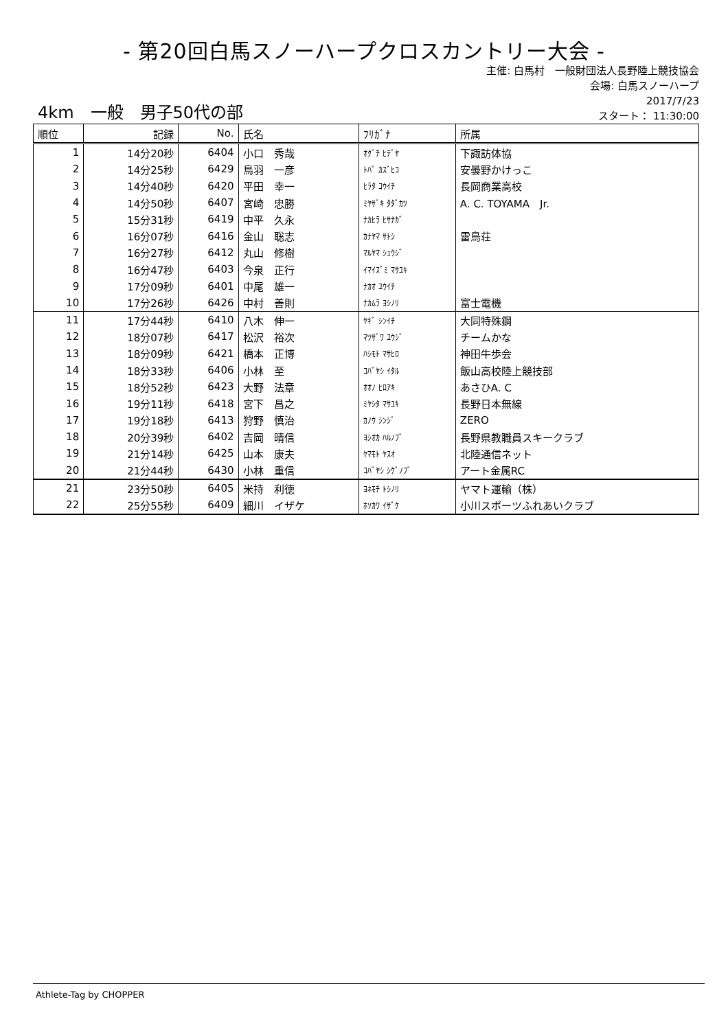- 第20回白馬スノーハープクロスカントリー大会 -
主催: 白馬村　一般財団法人長野陸上競技協会
会場: 白馬スノーハープ
2017/7/23
スタート： 11:30:00
4km　一般　男子50代の部
| 順位 | 記録 | No. | 氏名 | ﾌﾘｶﾞﾅ | 所属 |
| --- | --- | --- | --- | --- | --- |
| 1 | 14分20秒 | 6404 | 小口 秀哉 | ｵｸﾞﾁ ﾋﾃﾞﾔ | 下諏訪体協 |
| 2 | 14分25秒 | 6429 | 鳥羽 一彦 | ﾄﾊﾞ ｶｽﾞﾋｺ | 安曇野かけっこ |
| 3 | 14分40秒 | 6420 | 平田 幸一 | ﾋﾗﾀ ｺｳｲﾁ | 長岡商業高校 |
| 4 | 14分50秒 | 6407 | 宮崎 忠勝 | ﾐﾔｻﾞｷ ﾀﾀﾞｶﾂ | A. C. TOYAMA Jr. |
| 5 | 15分31秒 | 6419 | 中平 久永 | ﾅｶﾋﾗ ﾋｻﾅｶﾞ | |
| 6 | 16分07秒 | 6416 | 金山 聡志 | ｶﾅﾔﾏ ｻﾄｼ | 雷鳥荘 |
| 7 | 16分27秒 | 6412 | 丸山 修樹 | ﾏﾙﾔﾏ ｼｭｳｼﾞ | |
| 8 | 16分47秒 | 6403 | 今泉 正行 | ｲﾏｲｽﾞﾐ ﾏｻﾕｷ | |
| 9 | 17分09秒 | 6401 | 中尾 雄一 | ﾅｶｵ ﾕｳｲﾁ | |
| 10 | 17分26秒 | 6426 | 中村 善則 | ﾅｶﾑﾗ ﾖｼﾉﾘ | 富士電機 |
| 11 | 17分44秒 | 6410 | 八木 伸一 | ﾔｷﾞ ｼﾝｲﾁ | 大同特殊鋼 |
| 12 | 18分07秒 | 6417 | 松沢 裕次 | ﾏﾂｻﾞﾜ ﾕｳｼﾞ | チームかな |
| 13 | 18分09秒 | 6421 | 橋本 正博 | ﾊｼﾓﾄ ﾏｻﾋﾛ | 神田牛歩会 |
| 14 | 18分33秒 | 6406 | 小林 至 | ｺﾊﾞﾔｼ ｲﾀﾙ | 飯山高校陸上競技部 |
| 15 | 18分52秒 | 6423 | 大野 法章 | ｵｵﾉ ﾋﾛｱｷ | あさひA. C |
| 16 | 19分11秒 | 6418 | 宮下 昌之 | ﾐﾔｼﾀ ﾏｻﾕｷ | 長野日本無線 |
| 17 | 19分18秒 | 6413 | 狩野 慎治 | ｶﾉｳ ｼﾝｼﾞ | ZERO |
| 18 | 20分39秒 | 6402 | 吉岡 晴信 | ﾖｼｵｶ ﾊﾙﾉﾌﾞ | 長野県教職員スキークラブ |
| 19 | 21分14秒 | 6425 | 山本 康夫 | ﾔﾏﾓﾄ ﾔｽｵ | 北陸通信ネット |
| 20 | 21分44秒 | 6430 | 小林 重信 | ｺﾊﾞﾔｼ ｼｹﾞﾉﾌﾞ | アート金属RC |
| 21 | 23分50秒 | 6405 | 米持 利徳 | ﾖﾈﾓﾁ ﾄｼﾉﾘ | ヤマト運輸（株） |
| 22 | 25分55秒 | 6409 | 細川 イザケ | ﾎｿｶﾜ ｲｻﾞｹ | 小川スポーツふれあいクラブ |
Athlete-Tag by CHOPPER